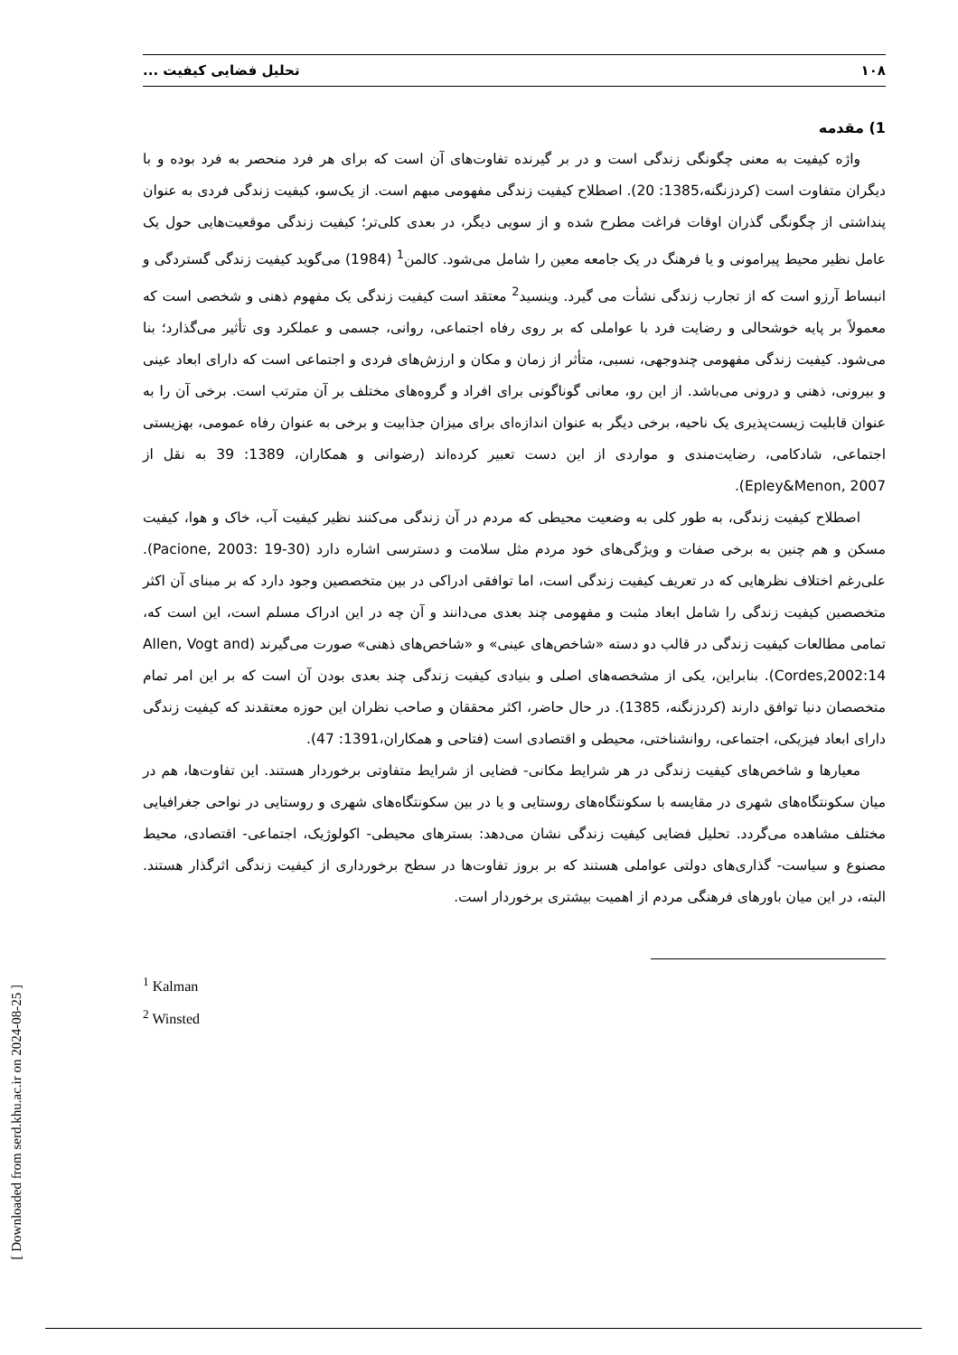۱۰۸ تحلیل فضایی کیفیت ...
1) مقدمه
واژه کیفیت به معنی چگونگی زندگی است و در بر گیرنده تفاوت‌های آن است که برای هر فرد منحصر به فرد بوده و با دیگران متفاوت است (کردزنگنه،1385: 20). اصطلاح کیفیت زندگی مفهومی مبهم است. از یک‌سو، کیفیت زندگی فردی به عنوان پنداشتی از چگونگی گذران اوقات فراغت مطرح شده و از سویی دیگر، در بعدی کلی‌تر؛ کیفیت زندگی موقعیت‌هایی حول یک عامل نظیر محیط پیرامونی و یا فرهنگ در یک جامعه معین را شامل می‌شود. کالمن<sup>1</sup> (1984) می‌گوید کیفیت زندگی گستردگی و انبساط آرزو است که از تجارب زندگی نشأت می گیرد. وینسید<sup>2</sup> معتقد است کیفیت زندگی یک مفهوم ذهنی و شخصی است که معمولاً بر پایه خوشحالی و رضایت فرد با عواملی که بر روی رفاه اجتماعی، روانی، جسمی و عملکرد وی تأثیر می‌گذارد؛ بنا می‌شود. کیفیت زندگی مفهومی چندوجهی، نسبی، متأثر از زمان و مکان و ارزش‌های فردی و اجتماعی است که دارای ابعاد عینی و بیرونی، ذهنی و درونی می‌باشد. از این رو، معانی گوناگونی برای افراد و گروه‌های مختلف بر آن مترتب است. برخی آن را به عنوان قابلیت زیست‌پذیری یک ناحیه، برخی دیگر به عنوان اندازه‌ای برای میزان جذابیت و برخی به عنوان رفاه عمومی، بهزیستی اجتماعی، شادکامی، رضایت‌مندی و مواردی از این دست تعبیر کرده‌اند (رضوانی و همکاران، 1389: 39 به نقل از Epley&Menon, 2007).
اصطلاح کیفیت زندگی، به طور کلی به وضعیت محیطی که مردم در آن زندگی می‌کنند نظیر کیفیت آب، خاک و هوا، کیفیت مسکن و هم چنین به برخی صفات و ویژگی‌های خود مردم مثل سلامت و دسترسی اشاره دارد (Pacione, 2003: 19-30). علی‌رغم اختلاف نظرهایی که در تعریف کیفیت زندگی است، اما توافقی ادراکی در بین متخصصین وجود دارد که بر مبنای آن اکثر متخصصین کیفیت زندگی را شامل ابعاد مثبت و مفهومی چند بعدی می‌دانند و آن چه در این ادراک مسلم است، این است که، تمامی مطالعات کیفیت زندگی در قالب دو دسته «شاخص‌های عینی» و «شاخص‌های ذهنی» صورت می‌گیرند (Allen, Vogt and Cordes,2002:14). بنابراین، یکی از مشخصه‌های اصلی و بنیادی کیفیت زندگی چند بعدی بودن آن است که بر این امر تمام متخصصان دنیا توافق دارند (کردزنگنه، 1385). در حال حاضر، اکثر محققان و صاحب نظران این حوزه معتقدند که کیفیت زندگی دارای ابعاد فیزیکی، اجتماعی، روانشناختی، محیطی و اقتصادی است (فتاحی و همکاران،1391: 47).
معیارها و شاخص‌های کیفیت زندگی در هر شرایط مکانی- فضایی از شرایط متفاوتی برخوردار هستند. این تفاوت‌ها، هم در میان سکونتگاه‌های شهری در مقایسه با سکونتگاه‌های روستایی و یا در بین سکونتگاه‌های شهری و روستایی در نواحی جغرافیایی مختلف مشاهده می‌گردد. تحلیل فضایی کیفیت زندگی نشان می‌دهد: بسترهای محیطی- اکولوژیک، اجتماعی- اقتصادی، محیط مصنوع و سیاست- گذاری‌های دولتی عواملی هستند که بر بروز تفاوت‌ها در سطح برخورداری از کیفیت زندگی اثرگذار هستند. البته، در این میان باورهای فرهنگی مردم از اهمیت بیشتری برخوردار است.
<sup>1</sup> Kalman
<sup>2</sup> Winsted
[ Downloaded from serd.khu.ac.ir on 2024-08-25 ]